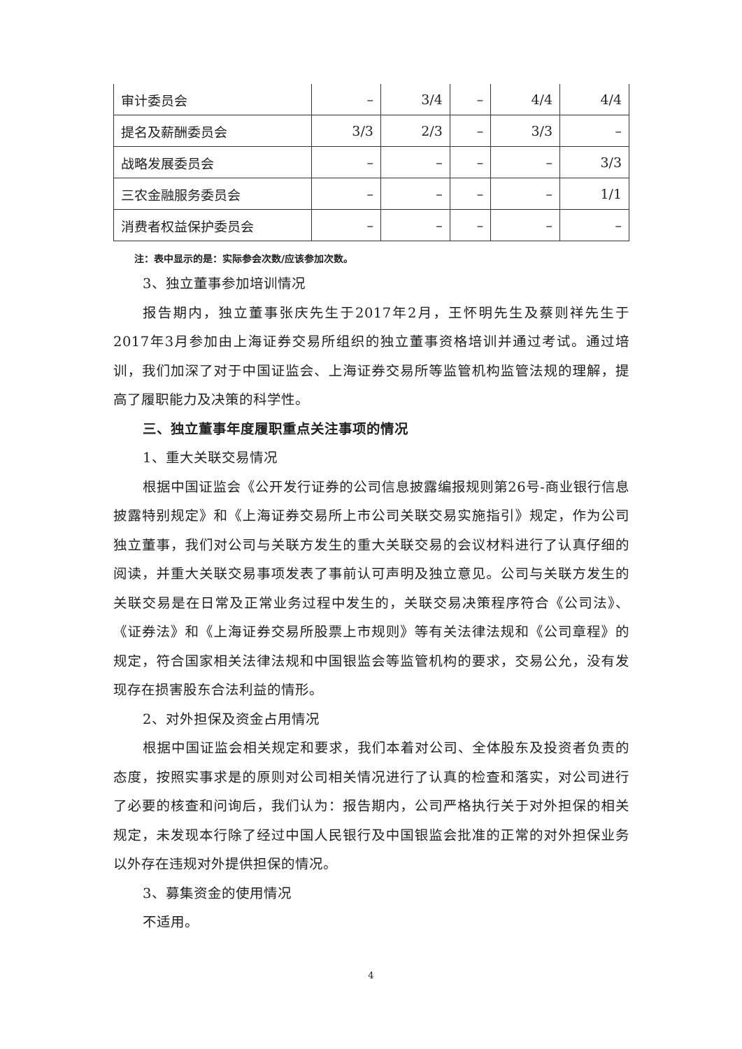| 审计委员会 | – | 3/4 | – | 4/4 | 4/4 |
| 提名及薪酬委员会 | 3/3 | 2/3 | – | 3/3 | – |
| 战略发展委员会 | – | – | – | – | 3/3 |
| 三农金融服务委员会 | – | – | – | – | 1/1 |
| 消费者权益保护委员会 | – | – | – | – | – |
注：表中显示的是：实际参会次数/应该参加次数。
3、独立董事参加培训情况
报告期内，独立董事张庆先生于2017年2月，王怀明先生及蔡则祥先生于2017年3月参加由上海证券交易所组织的独立董事资格培训并通过考试。通过培训，我们加深了对于中国证监会、上海证券交易所等监管机构监管法规的理解，提高了履职能力及决策的科学性。
三、独立董事年度履职重点关注事项的情况
1、重大关联交易情况
根据中国证监会《公开发行证券的公司信息披露编报规则第26号-商业银行信息披露特别规定》和《上海证券交易所上市公司关联交易实施指引》规定，作为公司独立董事，我们对公司与关联方发生的重大关联交易的会议材料进行了认真仔细的阅读，并重大关联交易事项发表了事前认可声明及独立意见。公司与关联方发生的关联交易是在日常及正常业务过程中发生的，关联交易决策程序符合《公司法》、《证券法》和《上海证券交易所股票上市规则》等有关法律法规和《公司章程》的规定，符合国家相关法律法规和中国银监会等监管机构的要求，交易公允，没有发现存在损害股东合法利益的情形。
2、对外担保及资金占用情况
根据中国证监会相关规定和要求，我们本着对公司、全体股东及投资者负责的态度，按照实事求是的原则对公司相关情况进行了认真的检查和落实，对公司进行了必要的核查和问询后，我们认为：报告期内，公司严格执行关于对外担保的相关规定，未发现本行除了经过中国人民银行及中国银监会批准的正常的对外担保业务以外存在违规对外提供担保的情况。
3、募集资金的使用情况
不适用。
4